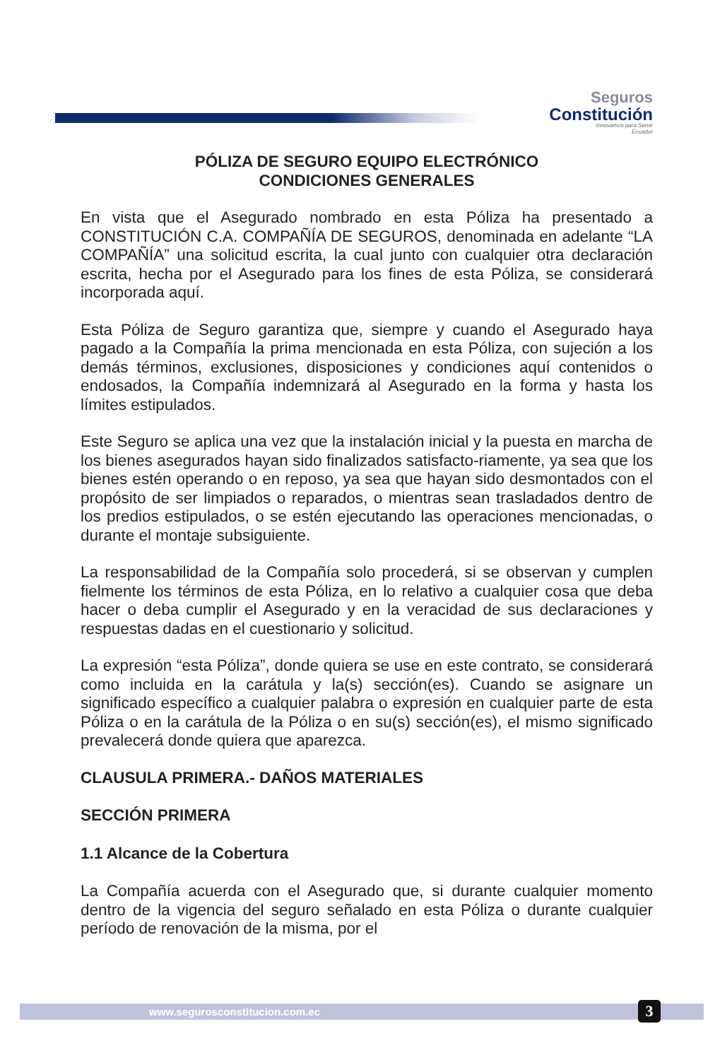Seguros
Constitución
Innovamos para Servir
Ecuador
PÓLIZA DE SEGURO EQUIPO ELECTRÓNICO
CONDICIONES GENERALES
En vista que el Asegurado nombrado en esta Póliza ha presentado a CONSTITUCIÓN C.A. COMPAÑÍA DE SEGUROS, denominada en adelante “LA COMPAÑÍA” una solicitud escrita, la cual junto con cualquier otra declaración escrita, hecha por el Asegurado para los fines de esta Póliza, se considerará incorporada aquí.
Esta Póliza de Seguro garantiza que, siempre y cuando el Asegurado haya pagado a la Compañía la prima mencionada en esta Póliza, con sujeción a los demás términos, exclusiones, disposiciones y condiciones aquí contenidos o endosados, la Compañía indemnizará al Asegurado en la forma y hasta los límites estipulados.
Este Seguro se aplica una vez que la instalación inicial y la puesta en marcha de los bienes asegurados hayan sido finalizados satisfacto-riamente, ya sea que los bienes estén operando o en reposo, ya sea que hayan sido desmontados con el propósito de ser limpiados o reparados, o mientras sean trasladados dentro de los predios estipulados, o se estén ejecutando las operaciones mencionadas, o durante el montaje subsiguiente.
La responsabilidad de la Compañía solo procederá, si se observan y cumplen fielmente los términos de esta Póliza, en lo relativo a cualquier cosa que deba hacer o deba cumplir el Asegurado y en la veracidad de sus declaraciones y respuestas dadas en el cuestionario y solicitud.
La expresión “esta Póliza”, donde quiera se use en este contrato, se considerará como incluida en la carátula y la(s) sección(es). Cuando se asignare un significado específico a cualquier palabra o expresión en cualquier parte de esta Póliza o en la carátula de la Póliza o en su(s) sección(es), el mismo significado prevalecerá donde quiera que aparezca.
CLAUSULA PRIMERA.- DAÑOS MATERIALES
SECCIÓN PRIMERA
1.1 Alcance de la Cobertura
La Compañía acuerda con el Asegurado que, si durante cualquier momento dentro de la vigencia del seguro señalado en esta Póliza o durante cualquier período de renovación de la misma, por el
www.segurosconstitucion.com.ec 3